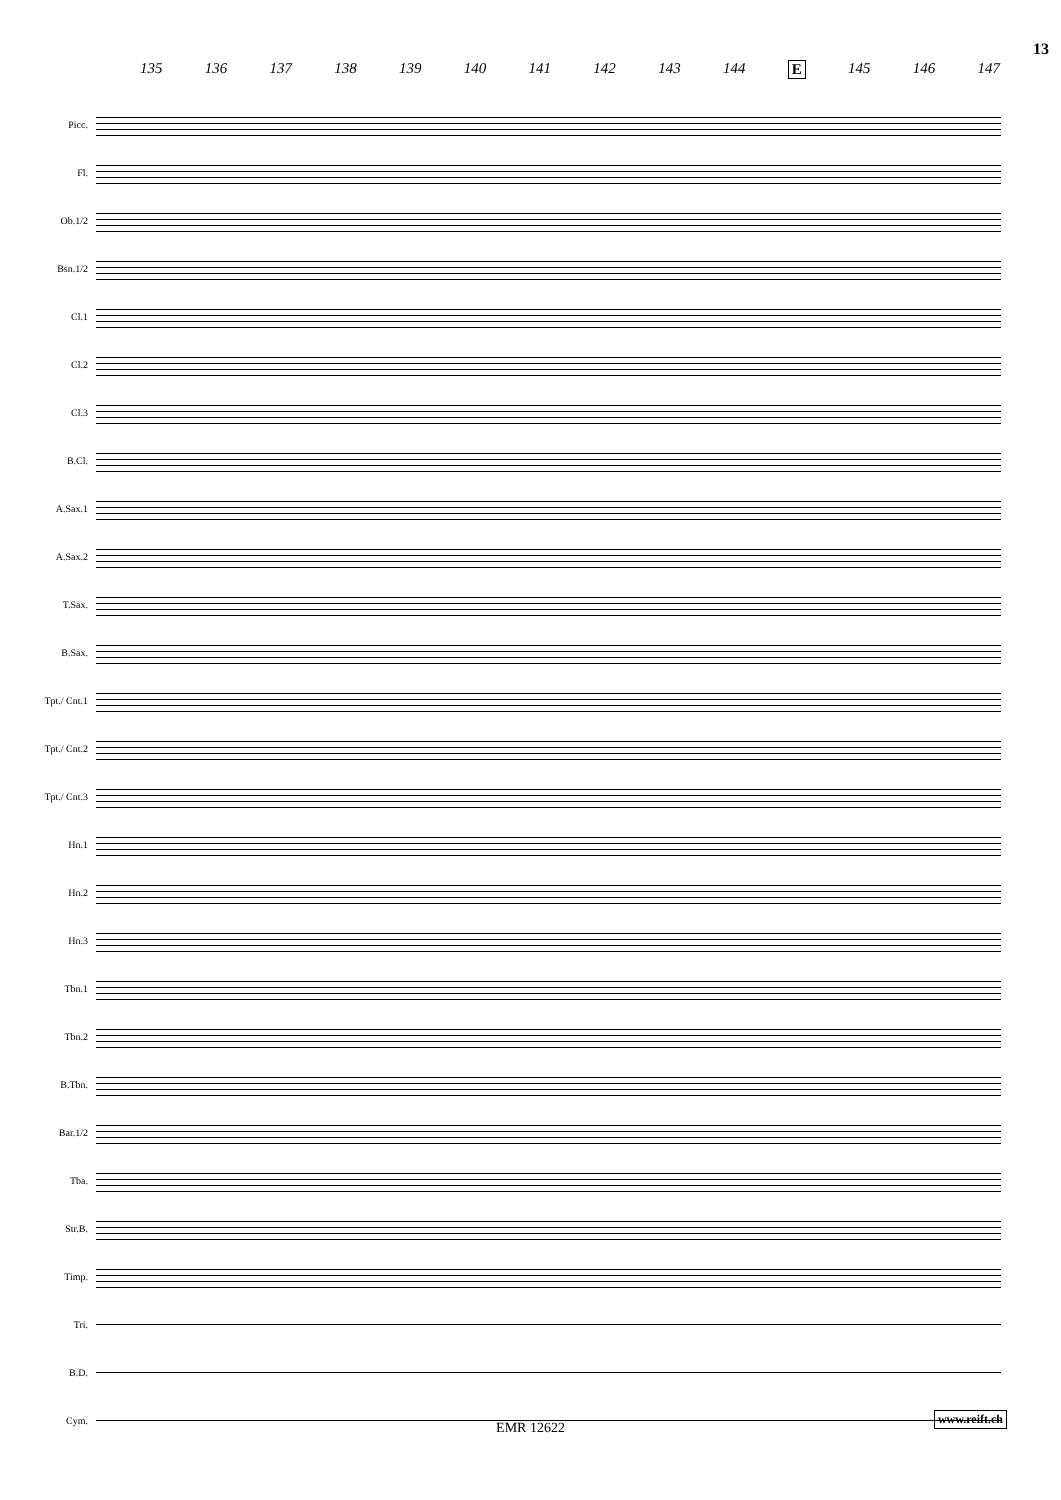13
135 136 137 138 139 140 141 142 143 144 E 145 146 147
Picc.
Fl.
Ob.1/2
Bsn.1/2
Cl.1
Cl.2
Cl.3
B.Cl.
A.Sax.1
A.Sax.2
T.Sax.
B.Sax.
Tpt./ Cnt.1
Tpt./ Cnt.2
Tpt./ Cnt.3
Hn.1
Hn.2
Hn.3
Tbn.1
Tbn.2
B.Tbn.
Bar.1/2
Tba.
Str.B.
Timp.
Tri.
B.D.
Cym.
www.reift.ch
EMR 12622